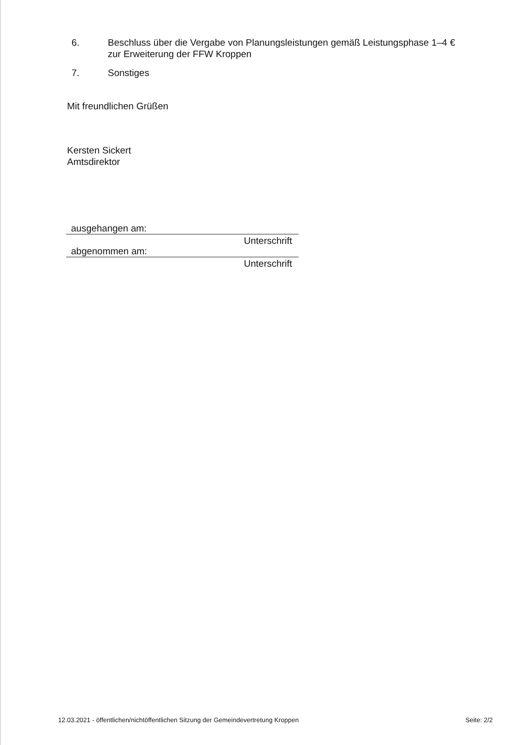6. Beschluss über die Vergabe von Planungsleistungen gemäß Leistungsphase 1–4 € zur Erweiterung der FFW Kroppen
7. Sonstiges
Mit freundlichen Grüßen
Kersten Sickert
Amtsdirektor
ausgehangen am:
Unterschrift
abgenommen am:
Unterschrift
12.03.2021 - öffentlichen/nichtöffentlichen Sitzung der Gemeindevertretung Kroppen Seite: 2/2